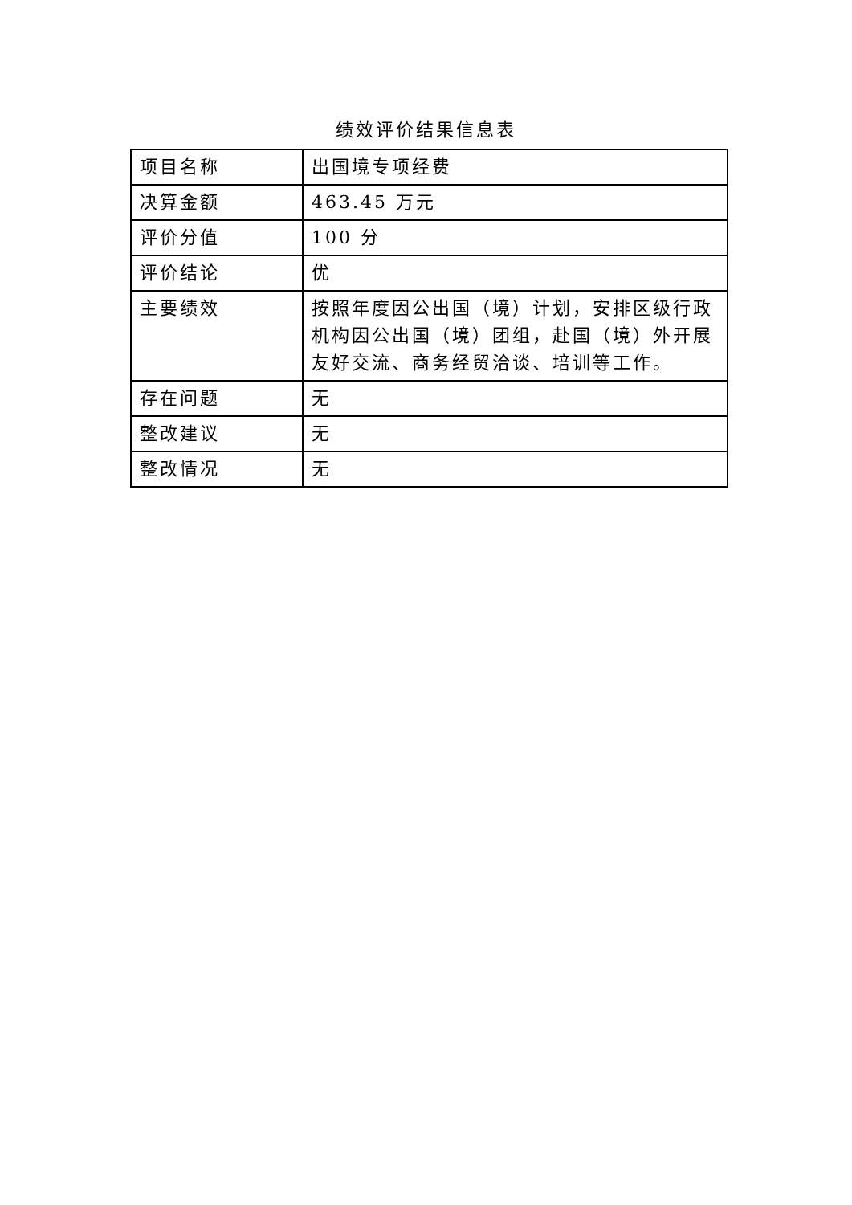绩效评价结果信息表
| 项目名称 | 出国境专项经费 |
| 决算金额 | 463.45 万元 |
| 评价分值 | 100 分 |
| 评价结论 | 优 |
| 主要绩效 | 按照年度因公出国（境）计划，安排区级行政机构因公出国（境）团组，赴国（境）外开展友好交流、商务经贸洽谈、培训等工作。 |
| 存在问题 | 无 |
| 整改建议 | 无 |
| 整改情况 | 无 |